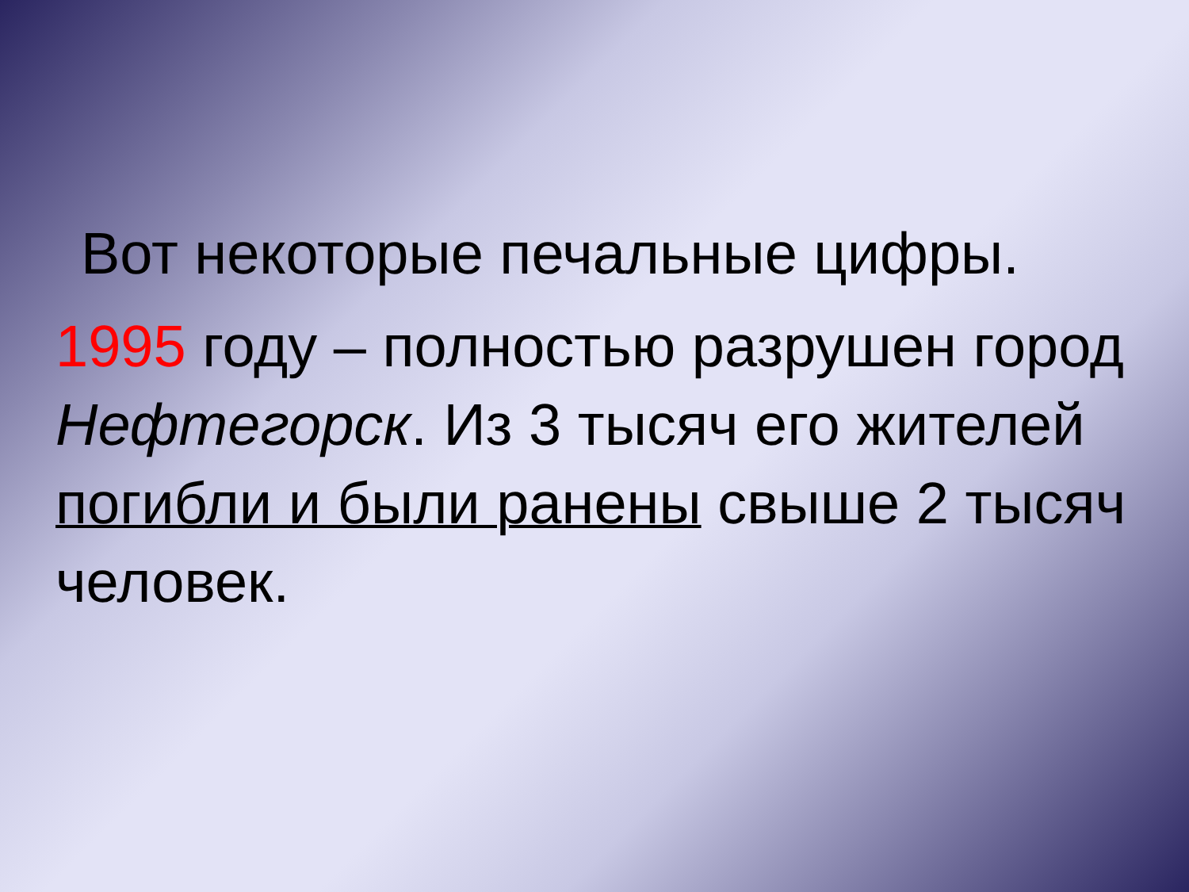Вот некоторые печальные цифры.
1995 году – полностью разрушен город Нефтегорск. Из 3 тысяч его жителей погибли и были ранены свыше 2 тысяч человек.